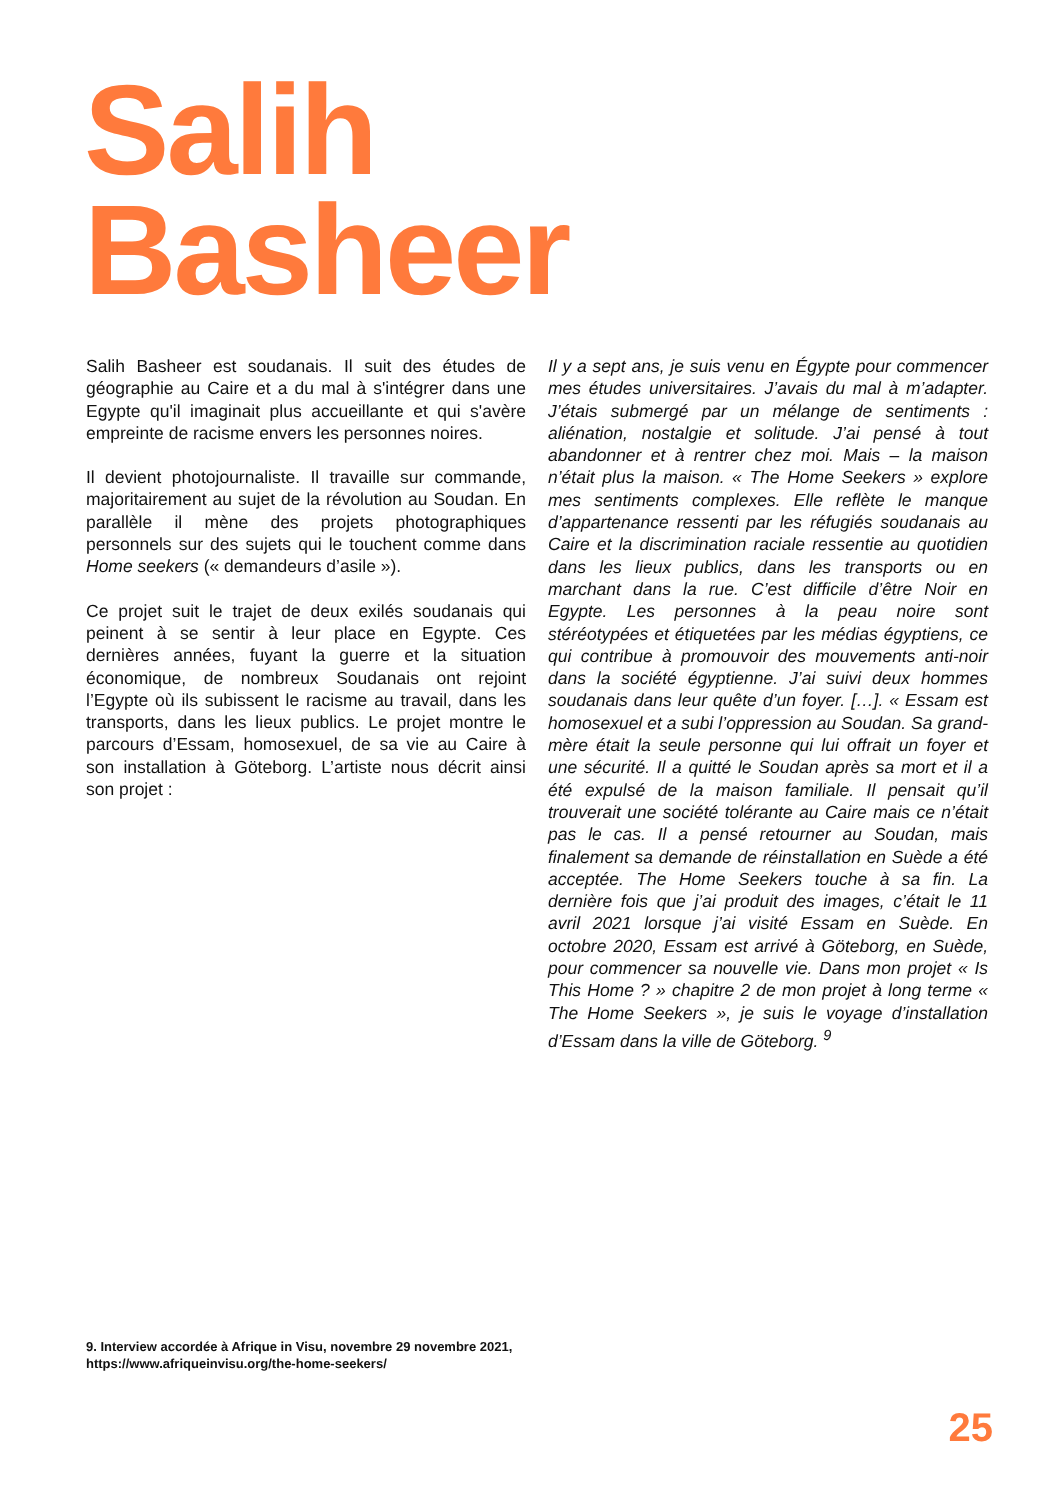Salih
Basheer
Salih Basheer est soudanais. Il suit des études de géographie au Caire et a du mal à s'intégrer dans une Egypte qu'il imaginait plus accueillante et qui s'avère empreinte de racisme envers les personnes noires.
Il devient photojournaliste. Il travaille sur commande, majoritairement au sujet de la révolution au Soudan. En parallèle il mène des projets photographiques personnels sur des sujets qui le touchent comme dans Home seekers (« demandeurs d’asile »).
Ce projet suit le trajet de deux exilés soudanais qui peinent à se sentir à leur place en Egypte. Ces dernières années, fuyant la guerre et la situation économique, de nombreux Soudanais ont rejoint l’Egypte où ils subissent le racisme au travail, dans les transports, dans les lieux publics. Le projet montre le parcours d’Essam, homosexuel, de sa vie au Caire à son installation à Göteborg. L’artiste nous décrit ainsi son projet :
Il y a sept ans, je suis venu en Égypte pour commencer mes études universitaires. J’avais du mal à m’adapter. J’étais submergé par un mélange de sentiments : aliénation, nostalgie et solitude. J’ai pensé à tout abandonner et à rentrer chez moi. Mais – la maison n’était plus la maison. « The Home Seekers » explore mes sentiments complexes. Elle reflète le manque d’appartenance ressenti par les réfugiés soudanais au Caire et la discrimination raciale ressentie au quotidien dans les lieux publics, dans les transports ou en marchant dans la rue. C’est difficile d’être Noir en Egypte. Les personnes à la peau noire sont stéréotypées et étiquetées par les médias égyptiens, ce qui contribue à promouvoir des mouvements anti-noir dans la société égyptienne. J’ai suivi deux hommes soudanais dans leur quête d’un foyer. […]. « Essam est homosexuel et a subi l’oppression au Soudan. Sa grand-mère était la seule personne qui lui offrait un foyer et une sécurité. Il a quitté le Soudan après sa mort et il a été expulsé de la maison familiale. Il pensait qu’il trouverait une société tolérante au Caire mais ce n’était pas le cas. Il a pensé retourner au Soudan, mais finalement sa demande de réinstallation en Suède a été acceptée. The Home Seekers touche à sa fin. La dernière fois que j’ai produit des images, c’était le 11 avril 2021 lorsque j’ai visité Essam en Suède. En octobre 2020, Essam est arrivé à Göteborg, en Suède, pour commencer sa nouvelle vie. Dans mon projet « Is This Home ? » chapitre 2 de mon projet à long terme « The Home Seekers », je suis le voyage d’installation d’Essam dans la ville de Göteborg. <sup>9</sup>
9. Interview accordée à Afrique in Visu, novembre 29 novembre 2021,
https://www.afriqueinvisu.org/the-home-seekers/
25